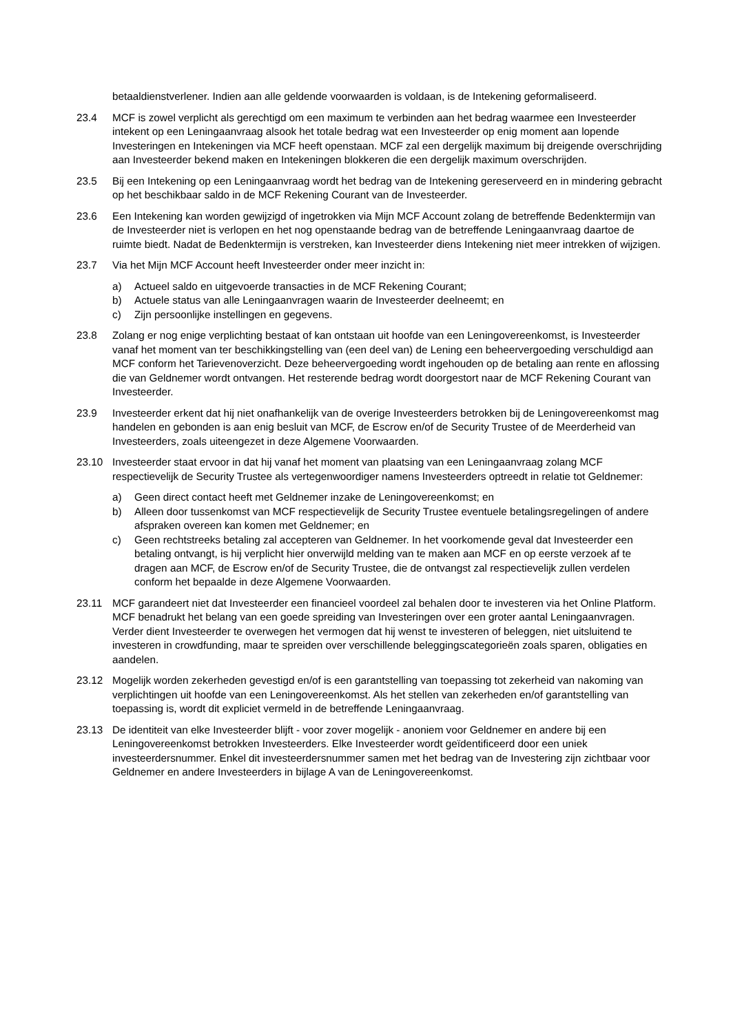betaaldienstverlener. Indien aan alle geldende voorwaarden is voldaan, is de Intekening geformaliseerd.
23.4 MCF is zowel verplicht als gerechtigd om een maximum te verbinden aan het bedrag waarmee een Investeerder intekent op een Leningaanvraag alsook het totale bedrag wat een Investeerder op enig moment aan lopende Investeringen en Intekeningen via MCF heeft openstaan. MCF zal een dergelijk maximum bij dreigende overschrijding aan Investeerder bekend maken en Intekeningen blokkeren die een dergelijk maximum overschrijden.
23.5 Bij een Intekening op een Leningaanvraag wordt het bedrag van de Intekening gereserveerd en in mindering gebracht op het beschikbaar saldo in de MCF Rekening Courant van de Investeerder.
23.6 Een Intekening kan worden gewijzigd of ingetrokken via Mijn MCF Account zolang de betreffende Bedenktermijn van de Investeerder niet is verlopen en het nog openstaande bedrag van de betreffende Leningaanvraag daartoe de ruimte biedt. Nadat de Bedenktermijn is verstreken, kan Investeerder diens Intekening niet meer intrekken of wijzigen.
23.7 Via het Mijn MCF Account heeft Investeerder onder meer inzicht in:
a) Actueel saldo en uitgevoerde transacties in de MCF Rekening Courant;
b) Actuele status van alle Leningaanvragen waarin de Investeerder deelneemt; en
c) Zijn persoonlijke instellingen en gegevens.
23.8 Zolang er nog enige verplichting bestaat of kan ontstaan uit hoofde van een Leningovereenkomst, is Investeerder vanaf het moment van ter beschikkingstelling van (een deel van) de Lening een beheervergoeding verschuldigd aan MCF conform het Tarievenoverzicht. Deze beheervergoeding wordt ingehouden op de betaling aan rente en aflossing die van Geldnemer wordt ontvangen. Het resterende bedrag wordt doorgestort naar de MCF Rekening Courant van Investeerder.
23.9 Investeerder erkent dat hij niet onafhankelijk van de overige Investeerders betrokken bij de Leningovereenkomst mag handelen en gebonden is aan enig besluit van MCF, de Escrow en/of de Security Trustee of de Meerderheid van Investeerders, zoals uiteengezet in deze Algemene Voorwaarden.
23.10 Investeerder staat ervoor in dat hij vanaf het moment van plaatsing van een Leningaanvraag zolang MCF respectievelijk de Security Trustee als vertegenwoordiger namens Investeerders optreedt in relatie tot Geldnemer:
a) Geen direct contact heeft met Geldnemer inzake de Leningovereenkomst; en
b) Alleen door tussenkomst van MCF respectievelijk de Security Trustee eventuele betalingsregelingen of andere afspraken overeen kan komen met Geldnemer; en
c) Geen rechtstreeks betaling zal accepteren van Geldnemer. In het voorkomende geval dat Investeerder een betaling ontvangt, is hij verplicht hier onverwijld melding van te maken aan MCF en op eerste verzoek af te dragen aan MCF, de Escrow en/of de Security Trustee, die de ontvangst zal respectievelijk zullen verdelen conform het bepaalde in deze Algemene Voorwaarden.
23.11 MCF garandeert niet dat Investeerder een financieel voordeel zal behalen door te investeren via het Online Platform. MCF benadrukt het belang van een goede spreiding van Investeringen over een groter aantal Leningaanvragen. Verder dient Investeerder te overwegen het vermogen dat hij wenst te investeren of beleggen, niet uitsluitend te investeren in crowdfunding, maar te spreiden over verschillende beleggingscategorieën zoals sparen, obligaties en aandelen.
23.12 Mogelijk worden zekerheden gevestigd en/of is een garantstelling van toepassing tot zekerheid van nakoming van verplichtingen uit hoofde van een Leningovereenkomst. Als het stellen van zekerheden en/of garantstelling van toepassing is, wordt dit expliciet vermeld in de betreffende Leningaanvraag.
23.13 De identiteit van elke Investeerder blijft - voor zover mogelijk - anoniem voor Geldnemer en andere bij een Leningovereenkomst betrokken Investeerders. Elke Investeerder wordt geïdentificeerd door een uniek investeerdersnummer. Enkel dit investeerdersnummer samen met het bedrag van de Investering zijn zichtbaar voor Geldnemer en andere Investeerders in bijlage A van de Leningovereenkomst.